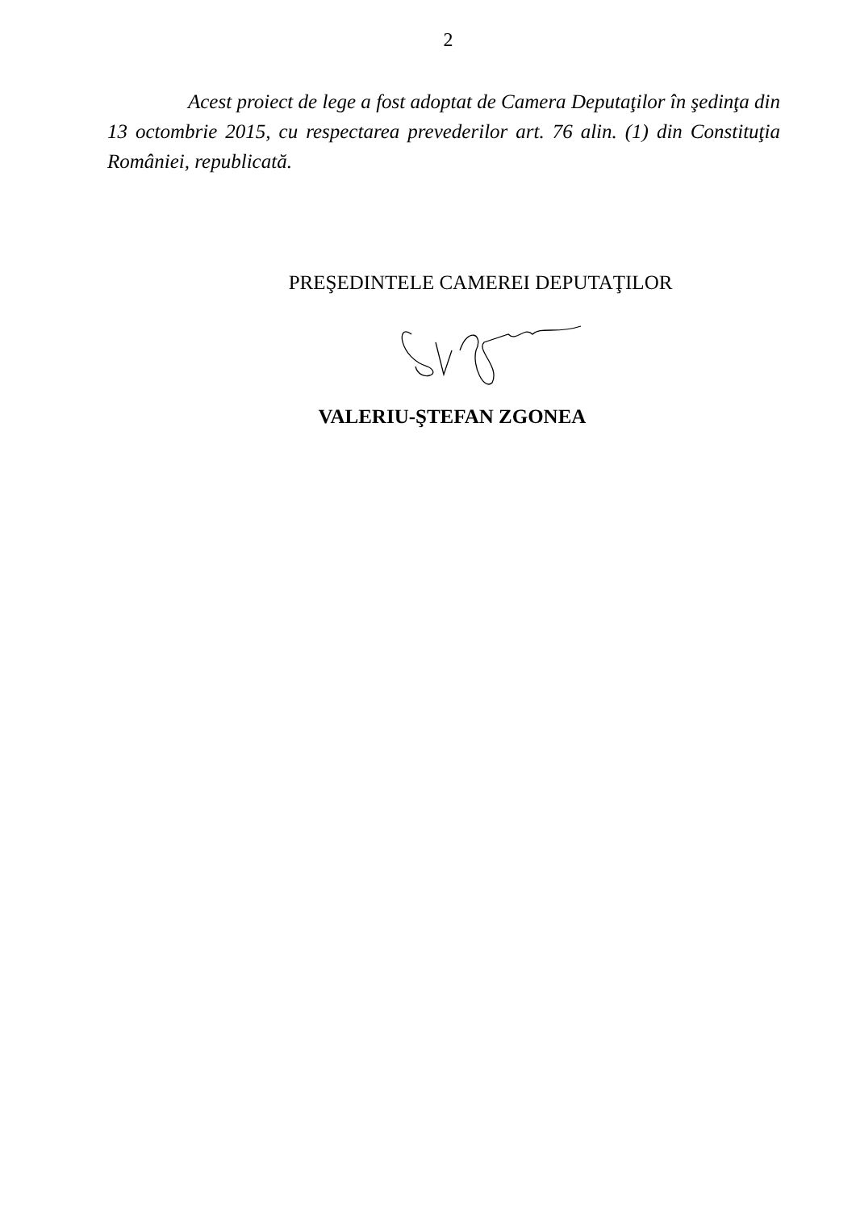2
Acest proiect de lege a fost adoptat de Camera Deputaţilor în şedinţa din 13 octombrie 2015, cu respectarea prevederilor art. 76 alin. (1) din Constituţia României, republicată.
PREŞEDINTELE CAMEREI DEPUTAŢILOR
VALERIU-ŞTEFAN ZGONEA